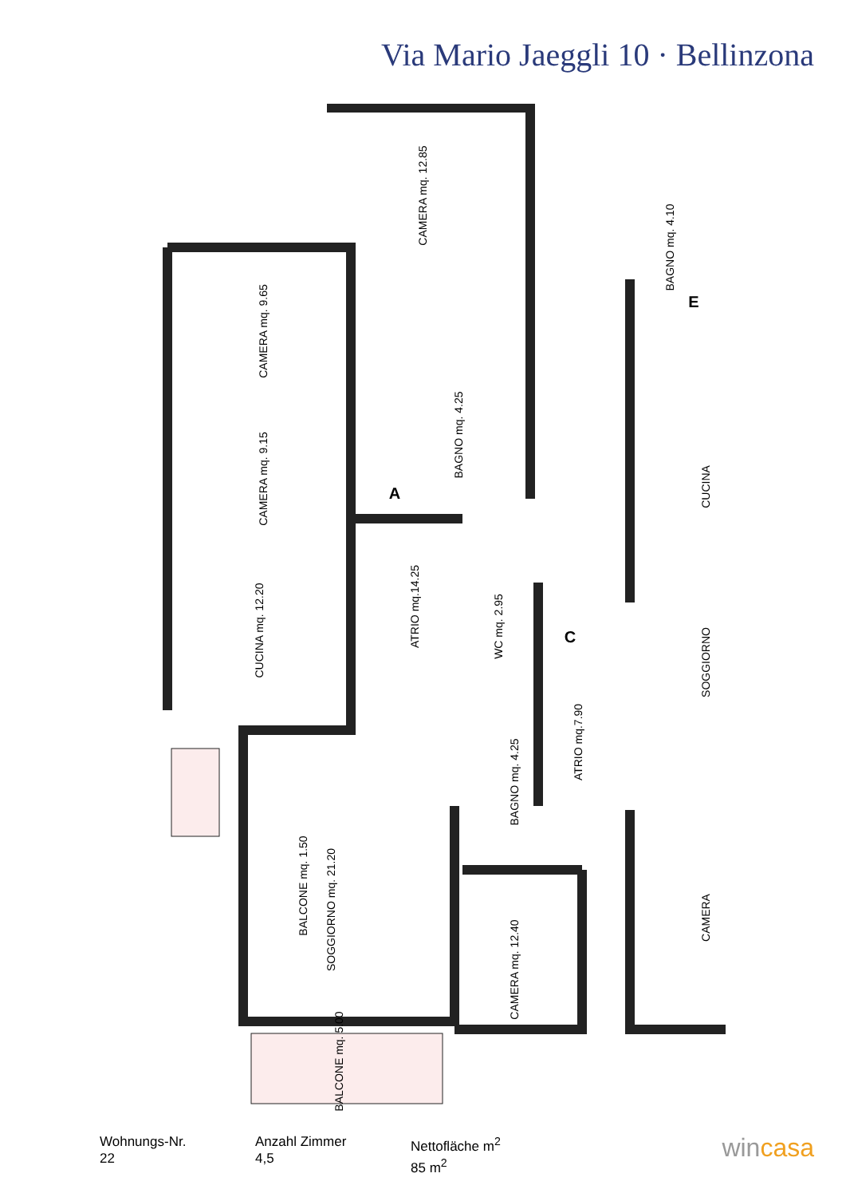Via Mario Jaeggli 10 · Bellinzona
CAMERA mq. 12.85
CAMERA mq. 9.65
CAMERA mq. 9.15
CUCINA mq. 12.20
ATRIO mq.14.25
BAGNO mq. 4.25
WC mq. 2.95
ATRIO mq.7.90
BAGNO mq. 4.25
BALCONE mq. 1.50
SOGGIORNO mq. 21.20
CAMERA mq. 12.40
BALCONE mq. 5.00
BAGNO mq. 4.10
CUCINA
SOGGIORNO
CAMERA
A
C
E
Wohnungs-Nr.
22
Anzahl Zimmer
4,5
Nettofläche m<sup>2</sup>
85 m<sup>2</sup>
wincasa